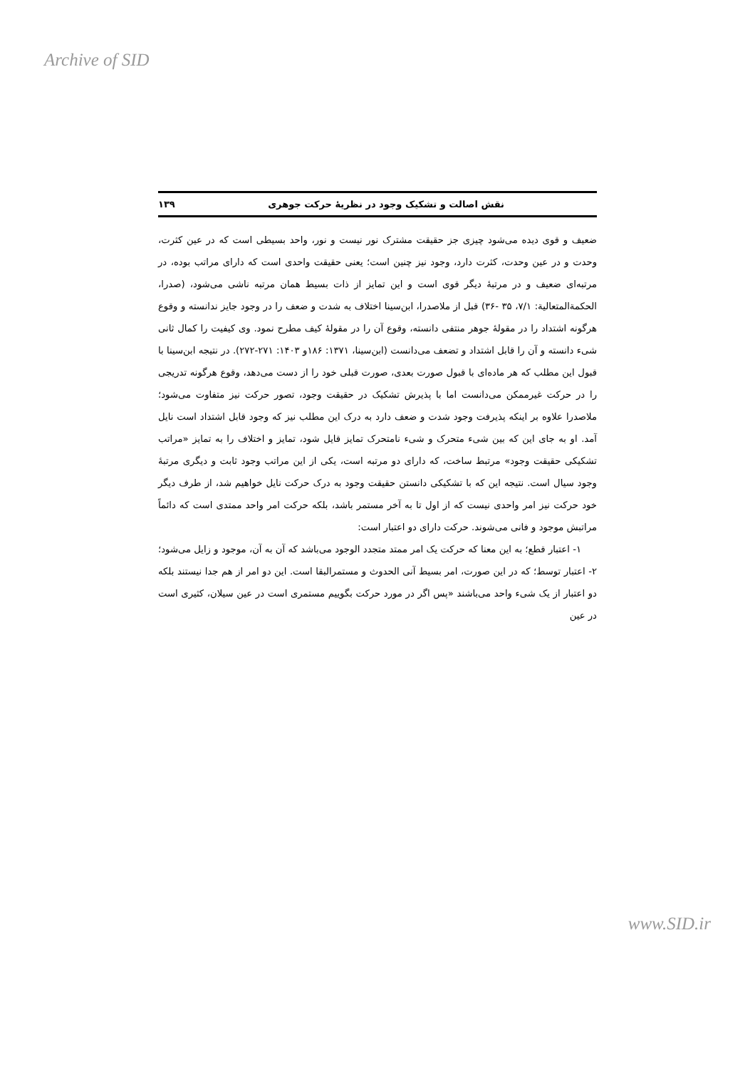Archive of SID
نقش اصالت و تشکیک وجود در نظریهٔ حرکت جوهری ۱۳۹
ضعیف و قوی دیده می‌شود چیزی جز حقیقت مشترک نور نیست و نور، واحد بسیطی است که در عین کثرت، وحدت و در عین وحدت، کثرت دارد، وجود نیز چنین است؛ یعنی حقیقت واحدی است که دارای مراتب بوده، در مرتبه‌ای ضعیف و در مرتبهٔ دیگر قوی است و این تمایز از ذات بسیط همان مرتبه ناشی می‌شود، (صدرا، الحکمةالمتعالیة: ۷/۱، ۳۵ -۳۶) قبل از ملاصدرا، ابن‌سینا اختلاف به شدت و ضعف را در وجود جایز ندانسته و وقوع هرگونه اشتداد را در مقولهٔ جوهر منتفی دانسته، وقوع آن را در مقولهٔ کیف مطرح نمود. وی کیفیت را کمال ثانی شیء دانسته و آن را قابل اشتداد و تضعف می‌دانست (ابن‌سینا، ۱۳۷۱: ۱۸۶و ۱۴۰۳: ۲۷۱-۲۷۲). در نتیجه ابن‌سینا با قبول این مطلب که هر ماده‌ای با قبول صورت بعدی، صورت قبلی خود را از دست می‌دهد، وقوع هرگونه تدریجی را در حرکت غیرممکن می‌دانست اما با پذیرش تشکیک در حقیقت وجود، تصور حرکت نیز متفاوت می‌شود؛ ملاصدرا علاوه بر اینکه پذیرفت وجود شدت و ضعف دارد به درک این مطلب نیز که وجود قابل اشتداد است نایل آمد. او به جای این که بین شیء متحرک و شیء نامتحرک تمایز قایل شود، تمایز و اختلاف را به تمایز «مراتب تشکیکی حقیقت وجود» مرتبط ساخت، که دارای دو مرتبه است، یکی از این مراتب وجود ثابت و دیگری مرتبهٔ وجود سیال است. نتیجه این که با تشکیکی دانستن حقیقت وجود به درک حرکت نایل خواهیم شد، از طرف دیگر خود حرکت نیز امر واحدی نیست که از اول تا به آخر مستمر باشد، بلکه حرکت امر واحد ممتدی است که دائماً مراتبش موجود و فانی می‌شوند. حرکت دارای دو اعتبار است:
۱- اعتبار قطع؛ به این معنا که حرکت یک امر ممتد متجدد الوجود می‌باشد که آن به آن، موجود و زایل می‌شود؛ ۲- اعتبار توسط؛ که در این صورت، امر بسیط آنی الحدوث و مستمرالبقا است. این دو امر از هم جدا نیستند بلکه دو اعتبار از یک شیء واحد می‌باشند «پس اگر در مورد حرکت بگوییم مستمری است در عین سیلان، کثیری است در عین
www.SID.ir